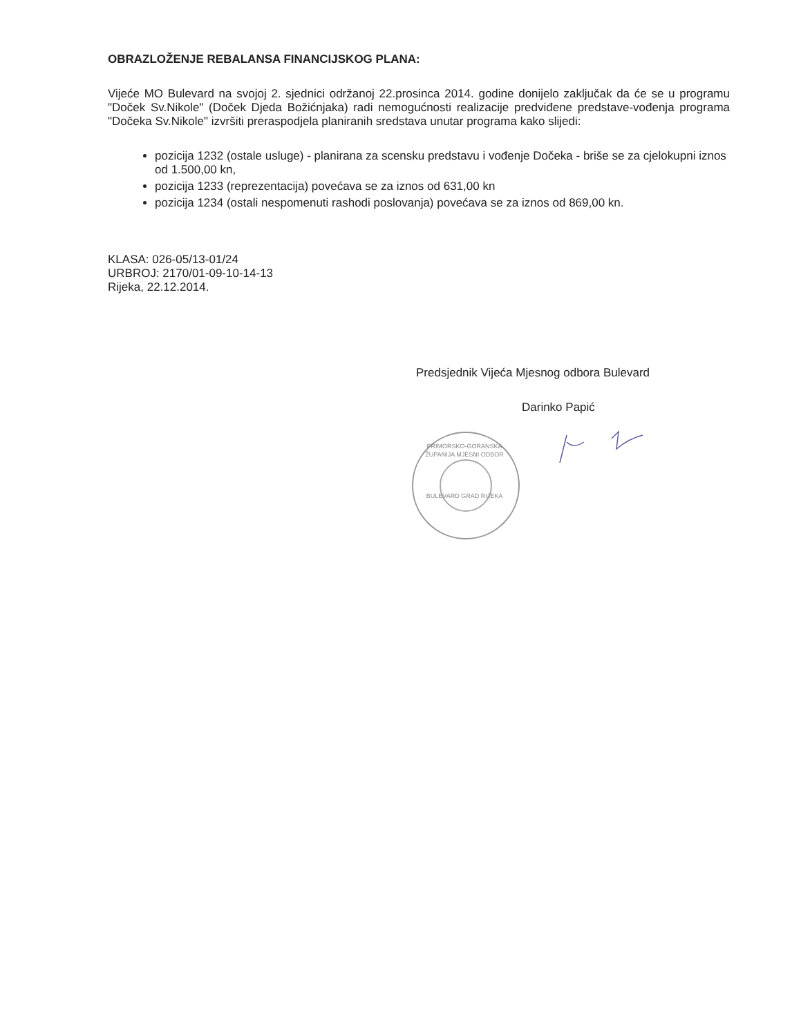OBRAZLOŽENJE REBALANSA FINANCIJSKOG PLANA:
Vijeće MO Bulevard na svojoj 2. sjednici održanoj 22.prosinca 2014. godine donijelo zaključak da će se u programu "Doček Sv.Nikole" (Doček Djeda Božićnjaka) radi nemogućnosti realizacije predviđene predstave-vođenja programa "Dočeka Sv.Nikole" izvršiti preraspodjela planiranih sredstava unutar programa kako slijedi:
pozicija 1232 (ostale usluge) - planirana za scensku predstavu i vođenje Dočeka - briše se za cjelokupni iznos od 1.500,00 kn,
pozicija 1233 (reprezentacija) povećava se za iznos od 631,00 kn
pozicija 1234 (ostali nespomenuti rashodi poslovanja) povećava se za iznos od 869,00 kn.
KLASA: 026-05/13-01/24
URBROJ: 2170/01-09-10-14-13
Rijeka, 22.12.2014.
Predsjednik Vijeća Mjesnog odbora Bulevard
Darinko Papić
PRIMORSKO-GORANSKA ŽUPANIJA MJESNI ODBOR
BULEVARD GRAD RIJEKA